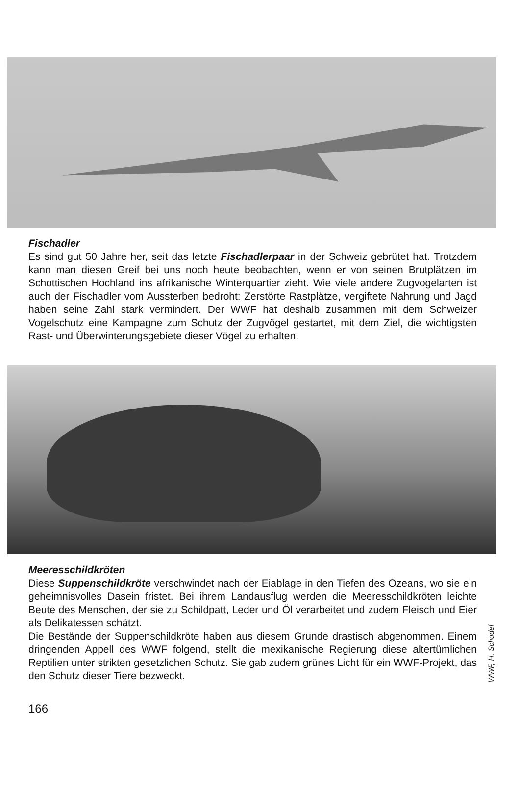Fischadler
Es sind gut 50 Jahre her, seit das letzte Fischadlerpaar in der Schweiz gebrütet hat. Trotzdem kann man diesen Greif bei uns noch heute beobachten, wenn er von seinen Brutplätzen im Schottischen Hochland ins afrikanische Winterquartier zieht. Wie viele andere Zugvogelarten ist auch der Fischadler vom Aussterben bedroht: Zerstörte Rastplätze, vergiftete Nahrung und Jagd haben seine Zahl stark vermindert. Der WWF hat deshalb zusammen mit dem Schweizer Vogelschutz eine Kampagne zum Schutz der Zugvögel gestartet, mit dem Ziel, die wichtigsten Rast- und Überwinterungsgebiete dieser Vögel zu erhalten.
Meeresschildkröten
Diese Suppenschildkröte verschwindet nach der Eiablage in den Tiefen des Ozeans, wo sie ein geheimnisvolles Dasein fristet. Bei ihrem Landausflug werden die Meeresschildkröten leichte Beute des Menschen, der sie zu Schildpatt, Leder und Öl verarbeitet und zudem Fleisch und Eier als Delikatessen schätzt.
Die Bestände der Suppenschildkröte haben aus diesem Grunde drastisch abgenommen. Einem dringenden Appell des WWF folgend, stellt die mexikanische Regierung diese altertümlichen Reptilien unter strikten gesetzlichen Schutz. Sie gab zudem grünes Licht für ein WWF-Projekt, das den Schutz dieser Tiere bezweckt.
WWF, H. Schudel
166